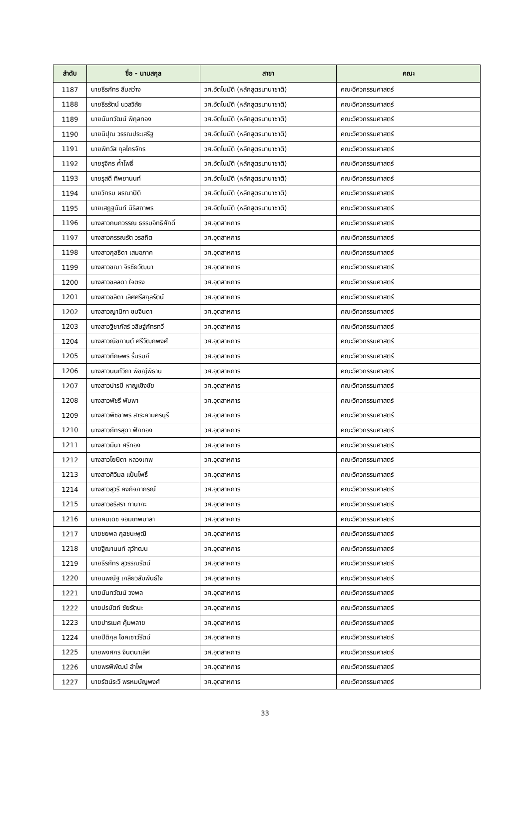| ลำดับ | ชื่อ - นามสกุล | สาขา | คณะ |
| --- | --- | --- | --- |
| 1187 | นายธีรภัทร สืบสว่าง | วศ.อัตโนมัติ (หลักสูตรนานาชาติ) | คณะวิศวกรรมศาสตร์ |
| 1188 | นายธีรรัตน์ นวลวิลัย | วศ.อัตโนมัติ (หลักสูตรนานาชาติ) | คณะวิศวกรรมศาสตร์ |
| 1189 | นายนันทวัฒน์ พิกุลทอง | วศ.อัตโนมัติ (หลักสูตรนานาชาติ) | คณะวิศวกรรมศาสตร์ |
| 1190 | นายนิปุณ วรรณประเสริฐ | วศ.อัตโนมัติ (หลักสูตรนานาชาติ) | คณะวิศวกรรมศาสตร์ |
| 1191 | นายพิทวัส กุลไกรจักร | วศ.อัตโนมัติ (หลักสูตรนานาชาติ) | คณะวิศวกรรมศาสตร์ |
| 1192 | นายรุจิกร ค้ำโพธิ์ | วศ.อัตโนมัติ (หลักสูตรนานาชาติ) | คณะวิศวกรรมศาสตร์ |
| 1193 | นายรุสดี ทิพยานนท์ | วศ.อัตโนมัติ (หลักสูตรนานาชาติ) | คณะวิศวกรรมศาสตร์ |
| 1194 | นายวิกรม ผรณาปิติ | วศ.อัตโนมัติ (หลักสูตรนานาชาติ) | คณะวิศวกรรมศาสตร์ |
| 1195 | นายเสฏฐนันท์ นิธิสถาพร | วศ.อัตโนมัติ (หลักสูตรนานาชาติ) | คณะวิศวกรรมศาสตร์ |
| 1196 | นางสาวกนกวรรณ ธรรมอิทธิศักดิ์ | วศ.อุตสาหการ | คณะวิศวกรรมศาสตร์ |
| 1197 | นางสาวกรรณรัต วรสถิต | วศ.อุตสาหการ | คณะวิศวกรรมศาสตร์ |
| 1198 | นางสาวกุลธิดา เสมอภาค | วศ.อุตสาหการ | คณะวิศวกรรมศาสตร์ |
| 1199 | นางสาวชฌา จิรชัยวัฒนา | วศ.อุตสาหการ | คณะวิศวกรรมศาสตร์ |
| 1200 | นางสาวชลลดา ใจตรง | วศ.อุตสาหการ | คณะวิศวกรรมศาสตร์ |
| 1201 | นางสาวชลิดา เลิศศรีสกุลรัตน์ | วศ.อุตสาหการ | คณะวิศวกรรมศาสตร์ |
| 1202 | นางสาวญานิกา ชมจินดา | วศ.อุตสาหการ | คณะวิศวกรรมศาสตร์ |
| 1203 | นางสาวฐิชาภัสร์ วสิษฐ์ภัทรทวี | วศ.อุตสาหการ | คณะวิศวกรรมศาสตร์ |
| 1204 | นางสาวณิชกานต์ ศรีวัฒกพงศ์ | วศ.อุตสาหการ | คณะวิศวกรรมศาสตร์ |
| 1205 | นางสาวทักษพร รื่นรมย์ | วศ.อุตสาหการ | คณะวิศวกรรมศาสตร์ |
| 1206 | นางสาวนนท์วิภา พิชญ์พิธาน | วศ.อุตสาหการ | คณะวิศวกรรมศาสตร์ |
| 1207 | นางสาวปารมี หาญเชิงชัย | วศ.อุตสาหการ | คณะวิศวกรรมศาสตร์ |
| 1208 | นางสาวพัชรี พับพา | วศ.อุตสาหการ | คณะวิศวกรรมศาสตร์ |
| 1209 | นางสาวพิชชาพร สาระคามครบุรี | วศ.อุตสาหการ | คณะวิศวกรรมศาสตร์ |
| 1210 | นางสาวภัทรสุดา ฟักทอง | วศ.อุตสาหการ | คณะวิศวกรรมศาสตร์ |
| 1211 | นางสาวมีนา ศรีทอง | วศ.อุตสาหการ | คณะวิศวกรรมศาสตร์ |
| 1212 | นางสาวโยษิตา หลวงเทพ | วศ.อุตสาหการ | คณะวิศวกรรมศาสตร์ |
| 1213 | นางสาวศิวิมล แป้นโพธิ์ | วศ.อุตสาหการ | คณะวิศวกรรมศาสตร์ |
| 1214 | นางสาวสุวรี คงกิจภากรณ์ | วศ.อุตสาหการ | คณะวิศวกรรมศาสตร์ |
| 1215 | นางสาวอริสรา ทานากะ | วศ.อุตสาหการ | คณะวิศวกรรมศาสตร์ |
| 1216 | นายคมเดช จอมเทพมาลา | วศ.อุตสาหการ | คณะวิศวกรรมศาสตร์ |
| 1217 | นายชยพล กุลชนะพุฒิ | วศ.อุตสาหการ | คณะวิศวกรรมศาสตร์ |
| 1218 | นายฐิฌานนท์ สุวัฑฒน | วศ.อุตสาหการ | คณะวิศวกรรมศาสตร์ |
| 1219 | นายธีรภัทร สุวรรณรัตน์ | วศ.อุตสาหการ | คณะวิศวกรรมศาสตร์ |
| 1220 | นายนพณัฐ เกลียวสัมพันธ์ใจ | วศ.อุตสาหการ | คณะวิศวกรรมศาสตร์ |
| 1221 | นายนันทวัฒน์ วงพล | วศ.อุตสาหการ | คณะวิศวกรรมศาสตร์ |
| 1222 | นายปรมัตถ์ ชัยรัตนะ | วศ.อุตสาหการ | คณะวิศวกรรมศาสตร์ |
| 1223 | นายปารเมศ คุ้มพลาย | วศ.อุตสาหการ | คณะวิศวกรรมศาสตร์ |
| 1224 | นายปิติกุล โชคเชาว์รัตน์ | วศ.อุตสาหการ | คณะวิศวกรรมศาสตร์ |
| 1225 | นายพงศกร จินตนาเลิศ | วศ.อุตสาหการ | คณะวิศวกรรมศาสตร์ |
| 1226 | นายพรพิพัฒน์ อำไพ | วศ.อุตสาหการ | คณะวิศวกรรมศาสตร์ |
| 1227 | นายรัตน์ระวี พรหมบัญพงศ์ | วศ.อุตสาหการ | คณะวิศวกรรมศาสตร์ |
33